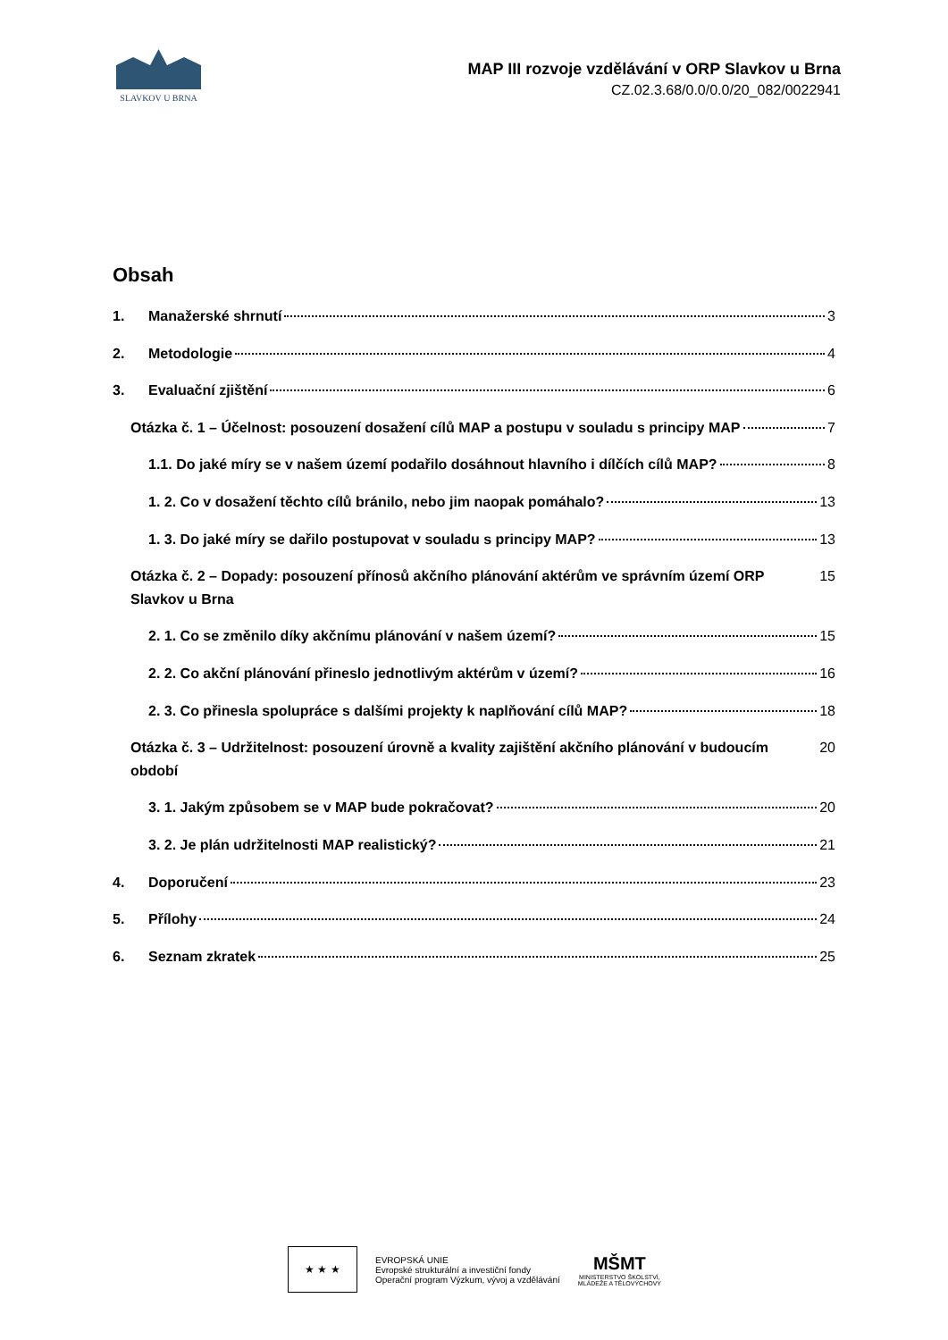SLAVKOV U BRNA
MAP III rozvoje vzdělávání v ORP Slavkov u Brna
CZ.02.3.68/0.0/0.0/20_082/0022941
Obsah
1. Manažerské shrnutí 3
2. Metodologie 4
3. Evaluační zjištění 6
Otázka č. 1 – Účelnost: posouzení dosažení cílů MAP a postupu v souladu s principy MAP 7
1.1. Do jaké míry se v našem území podařilo dosáhnout hlavního i dílčích cílů MAP? 8
1. 2. Co v dosažení těchto cílů bránilo, nebo jim naopak pomáhalo? 13
1. 3. Do jaké míry se dařilo postupovat v souladu s principy MAP? 13
Otázka č. 2 – Dopady: posouzení přínosů akčního plánování aktérům ve správním území ORP Slavkov u Brna 15
2. 1. Co se změnilo díky akčnímu plánování v našem území? 15
2. 2. Co akční plánování přineslo jednotlivým aktérům v území? 16
2. 3. Co přinesla spolupráce s dalšími projekty k naplňování cílů MAP? 18
Otázka č. 3 – Udržitelnost: posouzení úrovně a kvality zajištění akčního plánování v budoucím období 20
3. 1. Jakým způsobem se v MAP bude pokračovat? 20
3. 2. Je plán udržitelnosti MAP realistický? 21
4. Doporučení 23
5. Přílohy 24
6. Seznam zkratek 25
★ ★ ★
EVROPSKÁ UNIE
Evropské strukturální a investiční fondy
Operační program Výzkum, vývoj a vzdělávání
MŠMT
MINISTERSTVO ŠKOLSTVÍ,
MLÁDEŽE A TĚLOVÝCHOVY